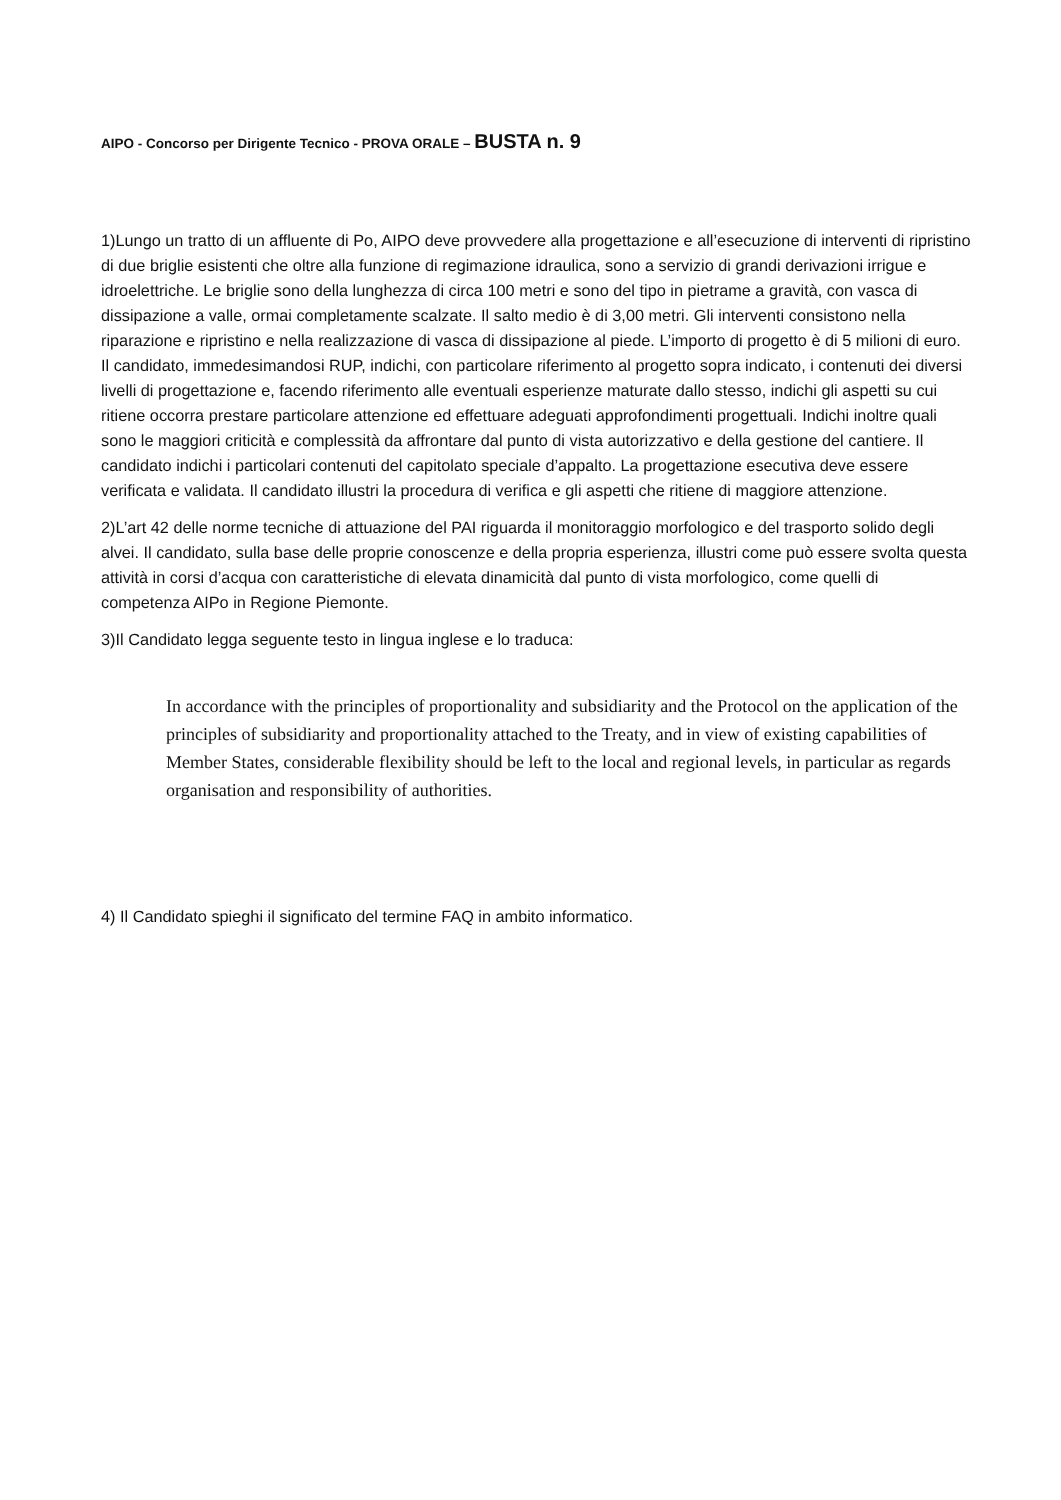AIPO - Concorso per Dirigente Tecnico - PROVA ORALE – BUSTA n. 9
1)Lungo un tratto di un affluente di Po, AIPO deve provvedere alla progettazione e all’esecuzione di interventi di ripristino di due briglie esistenti che oltre alla funzione di regimazione idraulica, sono a servizio di grandi derivazioni irrigue e idroelettriche. Le briglie sono della lunghezza di circa 100 metri e sono del tipo in pietrame a gravità, con vasca di dissipazione a valle, ormai completamente scalzate. Il salto medio è di 3,00 metri. Gli interventi consistono nella riparazione e ripristino e nella realizzazione di vasca di dissipazione al piede. L’importo di progetto è di 5 milioni di euro. Il candidato, immedesimandosi RUP, indichi, con particolare riferimento al progetto sopra indicato, i contenuti dei diversi livelli di progettazione e, facendo riferimento alle eventuali esperienze maturate dallo stesso, indichi gli aspetti su cui ritiene occorra prestare particolare attenzione ed effettuare adeguati approfondimenti progettuali. Indichi inoltre quali sono le maggiori criticità e complessità da affrontare dal punto di vista autorizzativo e della gestione del cantiere. Il candidato indichi i particolari contenuti del capitolato speciale d’appalto. La progettazione esecutiva deve essere verificata e validata. Il candidato illustri la procedura di verifica e gli aspetti che ritiene di maggiore attenzione.
2)L’art 42 delle norme tecniche di attuazione del PAI riguarda il monitoraggio morfologico e del trasporto solido degli alvei. Il candidato, sulla base delle proprie conoscenze e della propria esperienza, illustri come può essere svolta questa attività in corsi d’acqua con caratteristiche di elevata dinamicità dal punto di vista morfologico, come quelli di competenza AIPo in Regione Piemonte.
3)Il Candidato legga seguente testo in lingua inglese e lo traduca:
In accordance with the principles of proportionality and subsidiarity and the Protocol on the application of the principles of subsidiarity and proportionality attached to the Treaty, and in view of existing capabilities of Member States, considerable flexibility should be left to the local and regional levels, in particular as regards organisation and responsibility of authorities.
4) Il Candidato spieghi il significato del termine FAQ in ambito informatico.